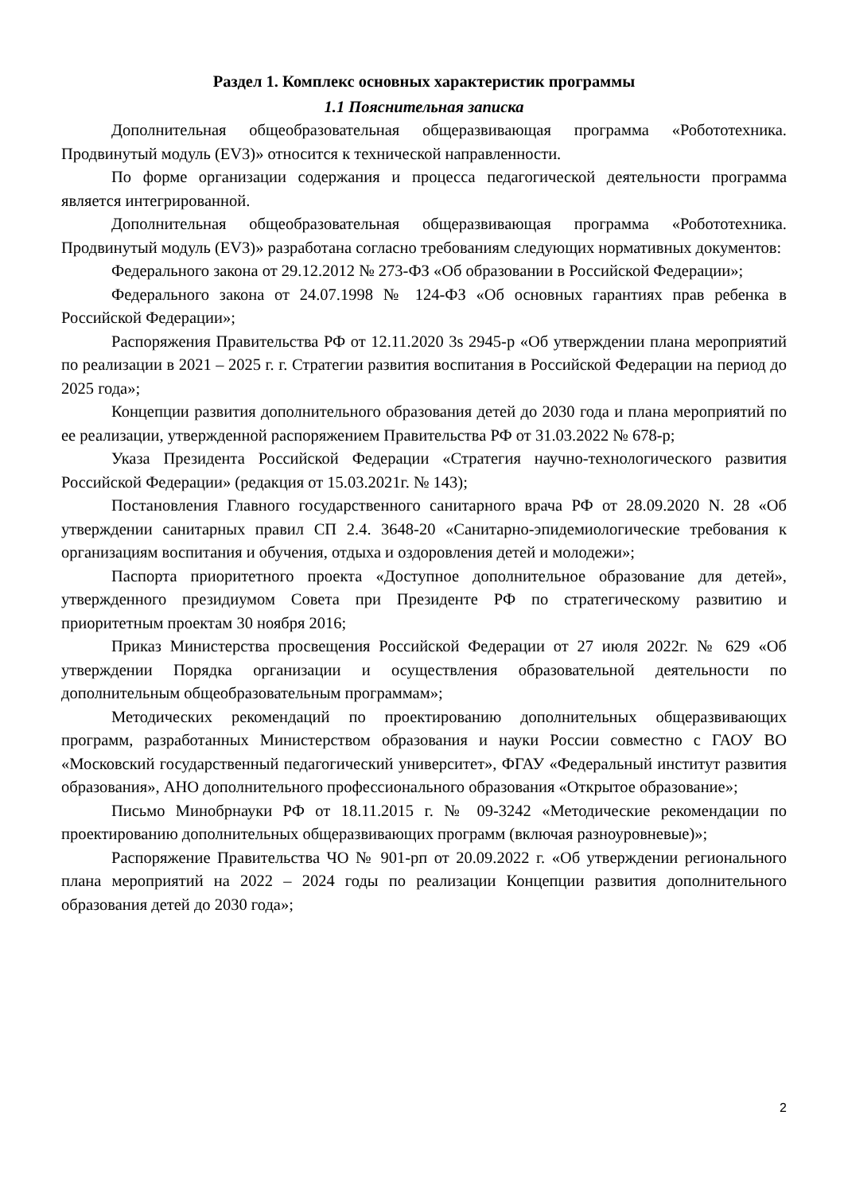Раздел 1. Комплекс основных характеристик программы
1.1 Пояснительная записка
Дополнительная общеобразовательная общеразвивающая программа «Робототехника. Продвинутый модуль (EV3)» относится к технической направленности.
По форме организации содержания и процесса педагогической деятельности программа является интегрированной.
Дополнительная общеобразовательная общеразвивающая программа «Робототехника. Продвинутый модуль (EV3)» разработана согласно требованиям следующих нормативных документов:
Федерального закона от 29.12.2012 № 273-ФЗ «Об образовании в Российской Федерации»;
Федерального закона от 24.07.1998 № 124-ФЗ «Об основных гарантиях прав ребенка в Российской Федерации»;
Распоряжения Правительства РФ от 12.11.2020 3s 2945-р «Об утверждении плана мероприятий по реализации в 2021 – 2025 г. г. Стратегии развития воспитания в Российской Федерации на период до 2025 года»;
Концепции развития дополнительного образования детей до 2030 года и плана мероприятий по ее реализации, утвержденной распоряжением Правительства РФ от 31.03.2022 № 678-р;
Указа Президента Российской Федерации «Стратегия научно-технологического развития Российской Федерации» (редакция от 15.03.2021г. № 143);
Постановления Главного государственного санитарного врача РФ от 28.09.2020 N. 28 «Об утверждении санитарных правил СП 2.4. 3648-20 «Санитарно-эпидемиологические требования к организациям воспитания и обучения, отдыха и оздоровления детей и молодежи»;
Паспорта приоритетного проекта «Доступное дополнительное образование для детей», утвержденного президиумом Совета при Президенте РФ по стратегическому развитию и приоритетным проектам 30 ноября 2016;
Приказ Министерства просвещения Российской Федерации от 27 июля 2022г. № 629 «Об утверждении Порядка организации и осуществления образовательной деятельности по дополнительным общеобразовательным программам»;
Методических рекомендаций по проектированию дополнительных общеразвивающих программ, разработанных Министерством образования и науки России совместно с ГАОУ ВО «Московский государственный педагогический университет», ФГАУ «Федеральный институт развития образования», АНО дополнительного профессионального образования «Открытое образование»;
Письмо Минобрнауки РФ от 18.11.2015 г. № 09-3242 «Методические рекомендации по проектированию дополнительных общеразвивающих программ (включая разноуровневые)»;
Распоряжение Правительства ЧО № 901-рп от 20.09.2022 г. «Об утверждении регионального плана мероприятий на 2022 – 2024 годы по реализации Концепции развития дополнительного образования детей до 2030 года»;
2